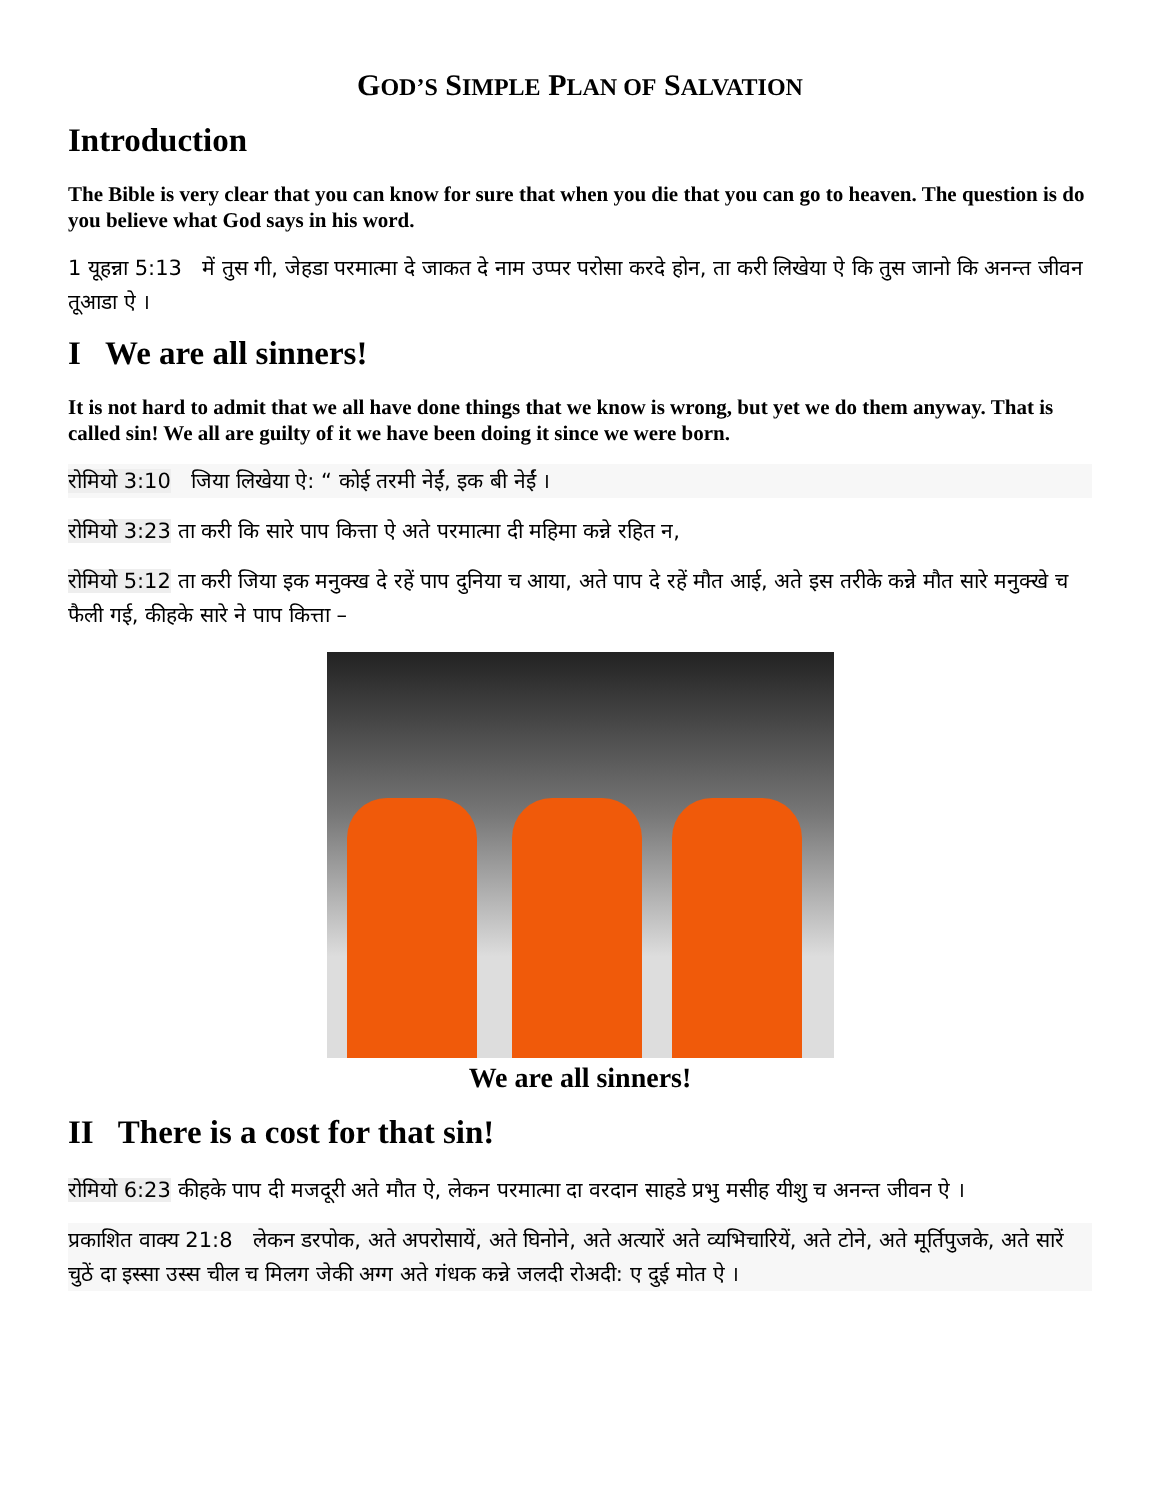GOD’S SIMPLE PLAN OF SALVATION
Introduction
The Bible is very clear that you can know for sure that when you die that you can go to heaven. The question is do you believe what God says in his word.
1 यूहन्ना 5:13 में तुस गी, जेहडा परमात्मा दे जाकत दे नाम उप्पर परोसा करदे होन, ता करी लिखेया ऐ कि तुस जानो कि अनन्त जीवन तूआडा ऐ ।
I We are all sinners!
It is not hard to admit that we all have done things that we know is wrong, but yet we do them anyway. That is called sin! We all are guilty of it we have been doing it since we were born.
रोमियो 3:10 जिया लिखेया ऐ: “ कोई तरमी नेईं, इक बी नेईं ।
रोमियो 3:23 ता करी कि सारे पाप कित्ता ऐ अते परमात्मा दी महिमा कन्ने रहित न,
रोमियो 5:12 ता करी जिया इक मनुक्ख दे रहें पाप दुनिया च आया, अते पाप दे रहें मौत आई, अते इस तरीके कन्ने मौत सारे मनुक्खे च फैली गई, कीहके सारे ने पाप कित्ता –
We are all sinners!
II There is a cost for that sin!
रोमियो 6:23 कीहके पाप दी मजदूरी अते मौत ऐ, लेकन परमात्मा दा वरदान साहडे प्रभु मसीह यीशु च अनन्त जीवन ऐ ।
प्रकाशित वाक्य 21:8 लेकन डरपोक, अते अपरोसायें, अते घिनोने, अते अत्यारें अते व्यभिचारियें, अते टोने, अते मूर्तिपुजके, अते सारें चुठें दा इस्सा उस्स चील च मिलग जेकी अग्ग अते गंधक कन्ने जलदी रोअदी: ए दुई मोत ऐ ।